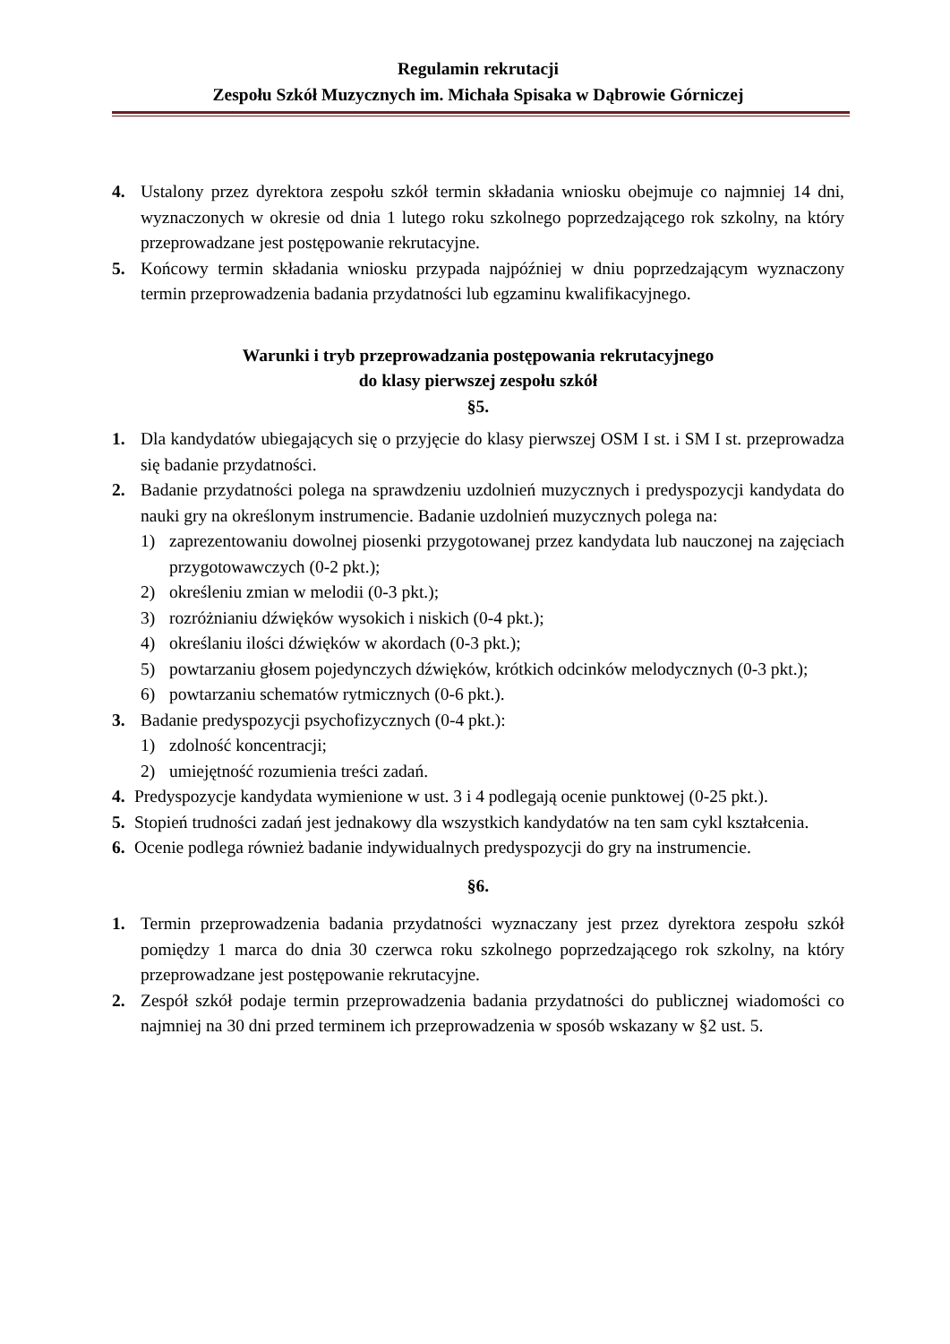Regulamin rekrutacji
Zespołu Szkół Muzycznych im. Michała Spisaka w Dąbrowie Górniczej
4. Ustalony przez dyrektora zespołu szkół termin składania wniosku obejmuje co najmniej 14 dni, wyznaczonych w okresie od dnia 1 lutego roku szkolnego poprzedzającego rok szkolny, na który przeprowadzane jest postępowanie rekrutacyjne.
5. Końcowy termin składania wniosku przypada najpóźniej w dniu poprzedzającym wyznaczony termin przeprowadzenia badania przydatności lub egzaminu kwalifikacyjnego.
Warunki i tryb przeprowadzania postępowania rekrutacyjnego
do klasy pierwszej zespołu szkół
§5.
1. Dla kandydatów ubiegających się o przyjęcie do klasy pierwszej OSM I st. i SM I st. przeprowadza się badanie przydatności.
2. Badanie przydatności polega na sprawdzeniu uzdolnień muzycznych i predyspozycji kandydata do nauki gry na określonym instrumencie. Badanie uzdolnień muzycznych polega na:
1) zaprezentowaniu dowolnej piosenki przygotowanej przez kandydata lub nauczonej na zajęciach przygotowawczych (0-2 pkt.);
2) określeniu zmian w melodii (0-3 pkt.);
3) rozróżnianiu dźwięków wysokich i niskich (0-4 pkt.);
4) określaniu ilości dźwięków w akordach (0-3 pkt.);
5) powtarzaniu głosem pojedynczych dźwięków, krótkich odcinków melodycznych (0-3 pkt.);
6) powtarzaniu schematów rytmicznych (0-6 pkt.).
3. Badanie predyspozycji psychofizycznych (0-4 pkt.):
1) zdolność koncentracji;
2) umiejętność rozumienia treści zadań.
4. Predyspozycje kandydata wymienione w ust. 3 i 4 podlegają ocenie punktowej (0-25 pkt.).
5. Stopień trudności zadań jest jednakowy dla wszystkich kandydatów na ten sam cykl kształcenia.
6. Ocenie podlega również badanie indywidualnych predyspozycji do gry na instrumencie.
§6.
1. Termin przeprowadzenia badania przydatności wyznaczany jest przez dyrektora zespołu szkół pomiędzy 1 marca do dnia 30 czerwca roku szkolnego poprzedzającego rok szkolny, na który przeprowadzane jest postępowanie rekrutacyjne.
2. Zespół szkół podaje termin przeprowadzenia badania przydatności do publicznej wiadomości co najmniej na 30 dni przed terminem ich przeprowadzenia w sposób wskazany w §2 ust. 5.